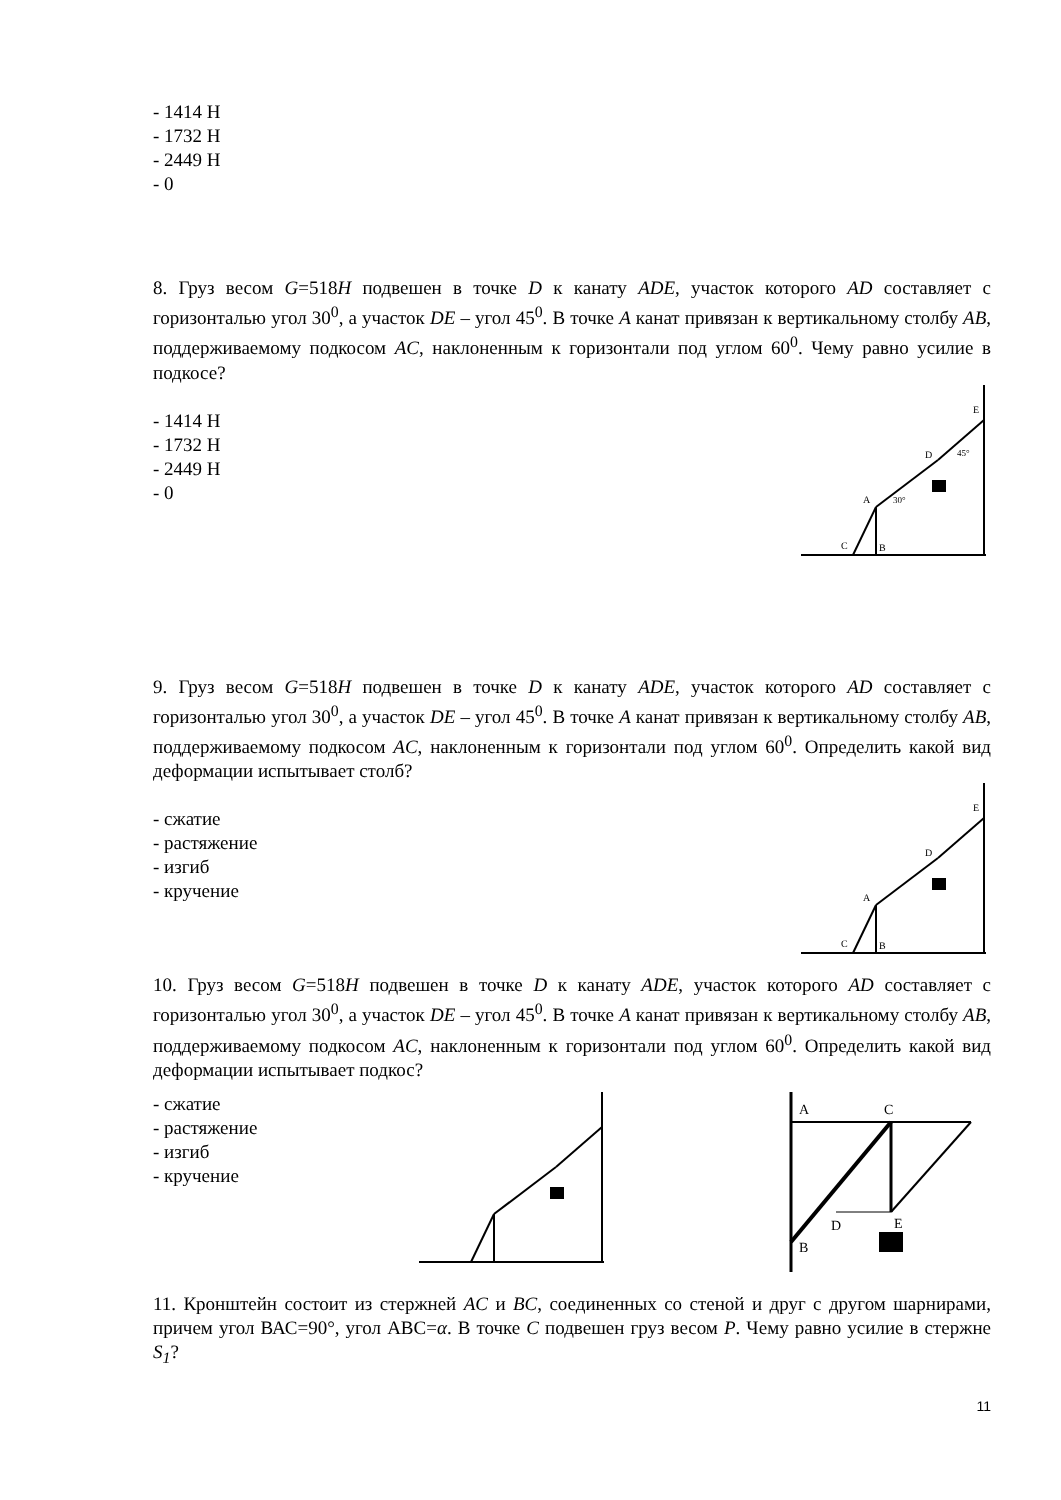- 1414 Н
- 1732 Н
- 2449 Н
- 0
8. Груз весом G=518Н подвешен в точке D к канату ADE, участок которого AD составляет с горизонталью угол 30<sup>0</sup>, а участок DE – угол 45<sup>0</sup>. В точке A канат привязан к вертикальному столбу AB, поддерживаемому подкосом AC, наклоненным к горизонтали под углом 60<sup>0</sup>. Чему равно усилие в подкосе?
- 1414 Н
- 1732 Н
- 2449 Н
- 0
A
B
C
D
E
30°
45°
9. Груз весом G=518Н подвешен в точке D к канату ADE, участок которого AD составляет с горизонталью угол 30<sup>0</sup>, а участок DE – угол 45<sup>0</sup>. В точке A канат привязан к вертикальному столбу AB, поддерживаемому подкосом AC, наклоненным к горизонтали под углом 60<sup>0</sup>. Определить какой вид деформации испытывает столб?
- сжатие
- растяжение
- изгиб
- кручение
A
B
C
D
E
10. Груз весом G=518Н подвешен в точке D к канату ADE, участок которого AD составляет с горизонталью угол 30<sup>0</sup>, а участок DE – угол 45<sup>0</sup>. В точке A канат привязан к вертикальному столбу AB, поддерживаемому подкосом AC, наклоненным к горизонтали под углом 60<sup>0</sup>. Определить какой вид деформации испытывает подкос?
- сжатие
- растяжение
- изгиб
- кручение
A
C
B
D
E
11. Кронштейн состоит из стержней AC и BC, соединенных со стеной и друг с другом шарнирами, причем угол ВАС=90°, угол АВС=α. В точке C подвешен груз весом P. Чему равно усилие в стержне S<sub>1</sub>?
11